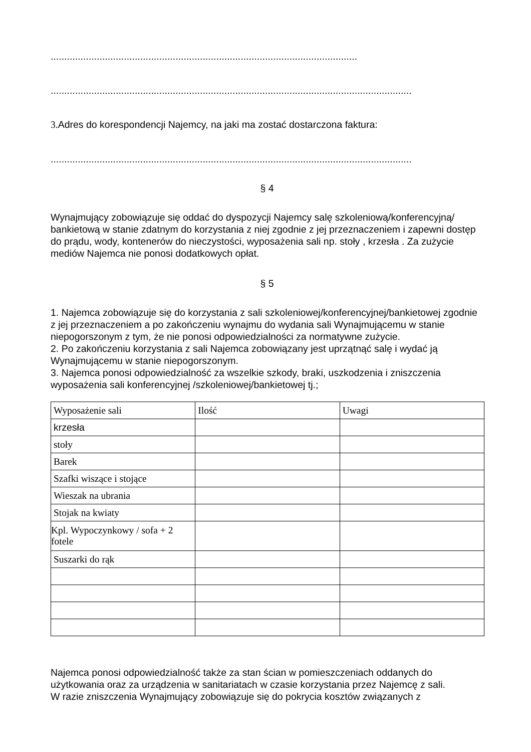.................................................................................................................
.....................................................................................................................................
3. Adres do korespondencji Najemcy, na jaki ma zostać dostarczona faktura:
.....................................................................................................................................
§ 4
Wynajmujący zobowiązuje się oddać do dyspozycji Najemcy salę szkoleniową/konferencyjną/ bankietową w stanie zdatnym do korzystania z niej zgodnie z jej przeznaczeniem i zapewni dostęp do prądu, wody, kontenerów do nieczystości, wyposażenia sali np. stoły , krzesła . Za zużycie mediów Najemca nie ponosi dodatkowych opłat.
§ 5
1. Najemca zobowiązuje się do korzystania z sali szkoleniowej/konferencyjnej/bankietowej zgodnie z jej przeznaczeniem a po zakończeniu wynajmu do wydania sali Wynajmującemu w stanie niepogorszonym z tym, że nie ponosi odpowiedzialności za normatywne zużycie.
2. Po zakończeniu korzystania z sali Najemca zobowiązany jest uprzątnąć salę i wydać ją Wynajmującemu w stanie niepogorszonym.
3. Najemca ponosi odpowiedzialność za wszelkie szkody, braki, uszkodzenia i zniszczenia wyposażenia sali konferencyjnej /szkoleniowej/bankietowej tj.;
| Wyposażenie sali | Ilość | Uwagi |
| krzesła | | |
| stoły | | |
| Barek | | |
| Szafki wiszące i stojące | | |
| Wieszak na ubrania | | |
| Stojak na kwiaty | | |
| Kpl. Wypoczynkowy / sofa + 2 fotele | | |
| Suszarki do rąk | | |
Najemca ponosi odpowiedzialność także za stan ścian w pomieszczeniach oddanych do użytkowania oraz za urządzenia w sanitariatach w czasie korzystania przez Najemcę z sali.
W razie zniszczenia Wynajmujący zobowiązuje się do pokrycia kosztów związanych z